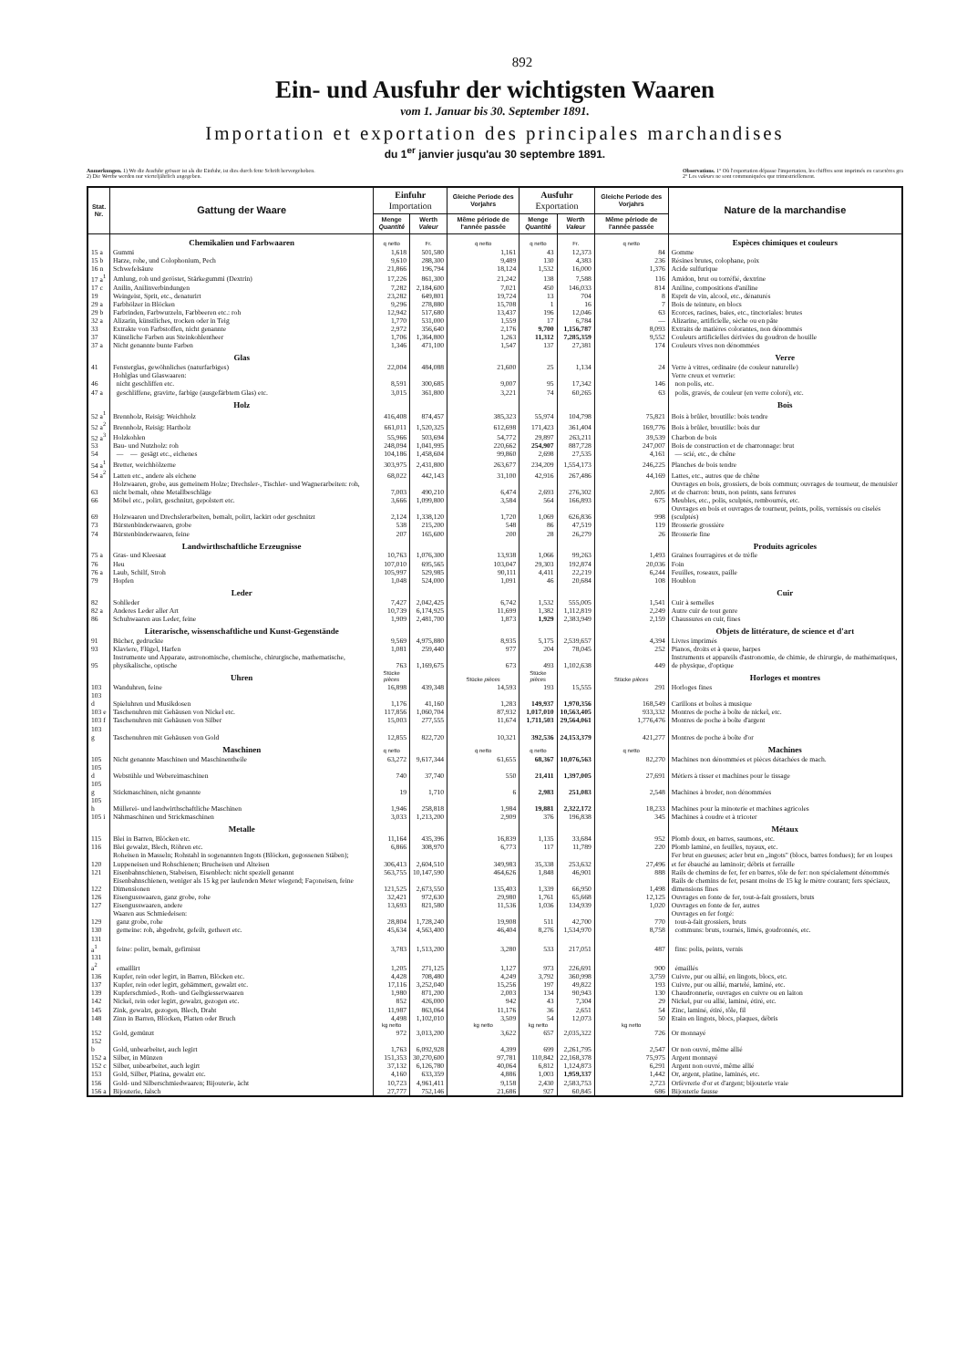892
Ein- und Ausfuhr der wichtigsten Waaren
vom 1. Januar bis 30. September 1891.
Importation et exportation des principales marchandises
du 1<sup>er</sup> janvier jusqu'au 30 septembre 1891.
Anmerkungen. 1) Wo die Ausfuhr grösser ist als die Einfuhr, ist dies durch fette Schrift hervorgehoben.
2) Die Werthe werden nur vierteljährlich angegeben.
Observations. 1° Où l'exportation dépasse l'importation, les chiffres sont imprimés en caractères gra
2° Les valeurs ne sont communiquées que trimestriellement.
| Stat. Nr. | Gattung der Waare | Einfuhr Importation | | Gleiche Periode des Vorjahrs | Ausfuhr Exportation | | Gleiche Periode des Vorjahrs | Nature de la marchandise |
| --- | --- | --- | --- | --- | --- | --- | --- | --- |
| | | Menge Quantité | Werth Valeur | Même période de l'année passée | Menge Quantité | Werth Valeur | Même période de l'année passée | |
| | Chemikalien und Farbwaaren | q netto | Fr. | q netto | q netto | Fr. | q netto | Espèces chimiques et couleurs |
| 15 a | Gummi | 1,618 | 501,580 | 1,161 | 43 | 12,373 | 84 | Gomme |
| 15 b | Harze, rohe, und Colophonium, Pech | 9,610 | 288,300 | 9,489 | 130 | 4,383 | 236 | Résines brutes, colophane, poix |
| 16 n | Schwefelsäure | 21,866 | 196,794 | 18,124 | 1,532 | 16,000 | 1,376 | Acide sulfurique |
| 17 a<sup>1</sup> | Amlung, roh und geröstet, Stärkegummi (Dextrin) | 17,226 | 861,300 | 21,242 | 138 | 7,588 | 116 | Amidon, brut ou torréfié, dextrine |
| 17 c | Anilin, Anilinverbindungen | 7,282 | 2,184,600 | 7,021 | 450 | 146,033 | 814 | Aniline, compositions d'aniline |
| 19 | Weingeist, Sprit, etc., denaturirt | 23,282 | 649,801 | 19,724 | 13 | 704 | 8 | Esprit de vin, alcool, etc., dénaturés |
| 29 a | Farbhölzer in Blöcken | 9,296 | 278,880 | 15,708 | 1 | 16 | 7 | Bois de teinture, en blocs |
| 29 b | Farbrinden, Farbwurzeln, Farbbeeren etc.: roh | 12,942 | 517,680 | 13,437 | 196 | 12,046 | 63 | Ecorces, racines, baies, etc., tinctoriales: brutes |
| 32 a | Alizarin, künstliches, trocken oder in Teig | 1,770 | 531,000 | 1,559 | 17 | 6,784 | — | Alizarine, artificielle, sèche ou en pâte |
| 33 | Extrakte von Farbstoffen, nicht genannte | 2,972 | 356,640 | 2,176 | 9,700 | 1,156,787 | 8,093 | Extraits de matières colorantes, non dénommés |
| 37 | Künstliche Farben aus Steinkohlentheer | 1,706 | 1,364,800 | 1,263 | 11,312 | 7,285,359 | 9,552 | Couleurs artificielles dérivées du goudron de houille |
| 37 a | Nicht genannte bunte Farben | 1,346 | 471,100 | 1,547 | 137 | 27,381 | 174 | Couleurs vives non dénommées |
| | Glas | | | | | | | Verre |
| 41 | Fensterglas, gewöhnliches (naturfarbiges) | 22,004 | 484,088 | 21,600 | 25 | 1,134 | 24 | Verre à vitres, ordinaire (de couleur naturelle) |
| | Hohlglas und Glaswaaren: | | | | | | | Verre creux et verrerie: |
| 46 | nicht geschliffen etc. | 8,591 | 300,685 | 9,007 | 95 | 17,342 | 146 | non polis, etc. |
| 47 a | geschliffene, gravirte, farbige (ausgefärbtem Glas) etc. | 3,015 | 361,800 | 3,221 | 74 | 60,265 | 63 | polis, gravés, de couleur (en verre coloré), etc. |
| | Holz | | | | | | | Bois |
| 52 a<sup>1</sup> | Brennholz, Reisig: Weichholz | 416,408 | 874,457 | 385,323 | 55,974 | 104,798 | 75,821 | Bois à brûler, broutille: bois tendre |
| 52 a<sup>2</sup> | Brennholz, Reisig: Hartholz | 661,011 | 1,520,325 | 612,698 | 171,423 | 361,404 | 169,776 | Bois à brûler, broutille: bois dur |
| 52 a<sup>3</sup> | Holzkohlen | 55,966 | 503,694 | 54,772 | 29,897 | 263,211 | 39,539 | Charbon de bois |
| 53 | Bau- und Nutzholz: roh | 248,094 | 1,041,995 | 220,662 | 254,907 | 887,728 | 247,007 | Bois de construction et de charronnage: brut |
| 54 | — — gesägt etc., eichenes | 104,186 | 1,458,604 | 99,860 | 2,698 | 27,535 | 4,161 | — scié, etc., de chêne |
| 54 a<sup>1</sup> | Bretter, weichhölzerne | 303,975 | 2,431,800 | 263,677 | 234,209 | 1,554,173 | 246,225 | Planches de bois tendre |
| 54 a<sup>2</sup> | Latten etc., andere als eichene | 68,022 | 442,143 | 31,100 | 42,916 | 267,486 | 44,169 | Lattes, etc., autres que de chêne |
| 63 | Holzwaaren, grobe, aus gemeinem Holze; Drechsler-, Tischler- und Wagnerarbeiten: roh, nicht bemalt, ohne Metallbeschläge | 7,003 | 490,210 | 6,474 | 2,693 | 276,302 | 2,805 | Ouvrages en bois, grossiers, de bois commun; ouvrages de tourneur, de menuisier et de charron: bruts, non peints, sans ferrures |
| 66 | Möbel etc., polirt, geschnitzt, gepolstert etc. | 3,666 | 1,099,800 | 3,584 | 564 | 166,893 | 675 | Meubles, etc., polis, sculptés, rembourrés, etc. |
| 69 | Holzwaaren und Drechslerarbeiten, bemalt, polirt, lackirt oder geschnitzt | 2,124 | 1,338,120 | 1,720 | 1,069 | 626,836 | 998 | Ouvrages en bois et ouvrages de tourneur, peints, polis, vernissés ou ciselés (sculptés) |
| 73 | Bürstenbinderwaaren, grobe | 538 | 215,200 | 548 | 86 | 47,519 | 119 | Brosserie grossière |
| 74 | Bürstenbinderwaaren, feine | 207 | 165,600 | 200 | 28 | 26,279 | 26 | Brosserie fine |
| | Landwirthschaftliche Erzeugnisse | | | | | | | Produits agricoles |
| 75 a | Gras- und Kleesaat | 10,763 | 1,076,300 | 13,938 | 1,066 | 99,263 | 1,493 | Graines fourragères et de trèfle |
| 76 | Heu | 107,010 | 695,565 | 103,047 | 29,303 | 192,874 | 20,036 | Foin |
| 76 a | Laub, Schilf, Stroh | 105,997 | 529,985 | 90,111 | 4,411 | 22,219 | 6,244 | Feuilles, roseaux, paille |
| 79 | Hopfen | 1,048 | 524,000 | 1,091 | 46 | 20,684 | 108 | Houblon |
| | Leder | | | | | | | Cuir |
| 82 | Sohlleder | 7,427 | 2,042,425 | 6,742 | 1,532 | 555,005 | 1,541 | Cuir à semelles |
| 82 a | Anderes Leder aller Art | 10,739 | 6,174,925 | 11,699 | 1,382 | 1,112,819 | 2,249 | Autre cuir de tout genre |
| 86 | Schuhwaaren aus Leder, feine | 1,909 | 2,481,700 | 1,873 | 1,929 | 2,383,949 | 2,159 | Chaussures en cuir, fines |
| | Literarische, wissenschaftliche und Kunst-Gegenstände | | | | | | | Objets de littérature, de science et d'art |
| 91 | Bücher, gedruckte | 9,569 | 4,975,880 | 8,935 | 5,175 | 2,539,657 | 4,394 | Livres imprimés |
| 93 | Klaviere, Flügel, Harfen | 1,081 | 259,440 | 977 | 204 | 78,045 | 252 | Pianos, droits et à queue, harpes |
| 95 | Instrumente und Apparate, astronomische, chemische, chirurgische, mathematische, physikalische, optische | 763 | 1,169,675 | 673 | 493 | 1,102,638 | 449 | Instruments et appareils d'astronomie, de chimie, de chirurgie, de mathématiques, de physique, d'optique |
| | Uhren | Stücke pièces | | Stücke pièces | Stücke pièces | | Stücke pièces | Horloges et montres |
| 103 | Wanduhren, feine | 16,898 | 439,348 | 14,593 | 193 | 15,555 | 291 | Horloges fines |
| 103 d | Spieluhren und Musikdosen | 1,176 | 41,160 | 1,283 | 149,937 | 1,970,356 | 168,549 | Carillons et boîtes à musique |
| 103 e | Taschenuhren mit Gehäusen von Nickel etc. | 117,856 | 1,060,704 | 87,932 | 1,017,010 | 10,563,405 | 933,332 | Montres de poche à boîte de nickel, etc. |
| 103 f | Taschenuhren mit Gehäusen von Silber | 15,003 | 277,555 | 11,674 | 1,711,503 | 29,564,061 | 1,776,476 | Montres de poche à boîte d'argent |
| 103 g | Taschenuhren mit Gehäusen von Gold | 12,855 | 822,720 | 10,321 | 392,536 | 24,153,379 | 421,277 | Montres de poche à boîte d'or |
| | Maschinen | q netto | | q netto | q netto | | q netto | Machines |
| 105 | Nicht genannte Maschinen und Maschinentheile | 63,272 | 9,617,344 | 61,655 | 68,367 | 10,076,563 | 82,270 | Machines non dénommées et pièces détachées de mach. |
| 105 d | Webstühle und Webereimaschinen | 740 | 37,740 | 550 | 21,411 | 1,397,005 | 27,691 | Métiers à tisser et machines pour le tissage |
| 105 g | Stickmaschinen, nicht genannte | 19 | 1,710 | 6 | 2,983 | 251,083 | 2,548 | Machines à broder, non dénommées |
| 105 h | Müllerei- und landwirthschaftliche Maschinen | 1,946 | 258,818 | 1,984 | 19,881 | 2,322,172 | 18,233 | Machines pour la minoterie et machines agricoles |
| 105 i | Nähmaschinen und Strickmaschinen | 3,033 | 1,213,200 | 2,909 | 376 | 196,838 | 345 | Machines à coudre et à tricoter |
| | Metalle | | | | | | | Métaux |
| 115 | Blei in Barren, Blöcken etc. | 11,164 | 435,396 | 16,839 | 1,135 | 33,684 | 952 | Plomb doux, en barres, saumons, etc. |
| 116 | Blei gewalzt, Blech, Röhren etc. | 6,866 | 308,970 | 6,773 | 117 | 11,789 | 220 | Plomb laminé, en feuilles, tuyaux, etc. |
| 120 | Roheisen in Masseln; Rohstahl in sogenannten Ingots (Blöcken, gegossenen Stäben); Luppeneisen und Rohschienen; Brucheisen und Alteisen | 306,413 | 2,604,510 | 349,983 | 35,338 | 253,632 | 27,496 | Fer brut en gueuses; acier brut en „ingots" (blocs, barres fondues); fer en loupes et fer ébauché au laminoir; débris et ferraille |
| 121 | Eisenbahnschienen, Stabeisen, Eisenblech: nicht speziell genannt | 563,755 | 10,147,590 | 464,626 | 1,848 | 46,901 | 888 | Rails de chemins de fer, fer en barres, tôle de fer: non spécialement dénommés |
| 122 | Eisenbahnschienen, weniger als 15 kg per laufenden Meter wiegend; Façoneisen, feine Dimensionen | 121,525 | 2,673,550 | 135,403 | 1,339 | 66,950 | 1,498 | Rails de chemins de fer, pesant moins de 15 kg le mètre courant; fers spéciaux, dimensions fines |
| 126 | Eisengusswaaren, ganz grobe, rohe | 32,421 | 972,630 | 29,980 | 1,761 | 65,668 | 12,125 | Ouvrages en fonte de fer, tout-à-fait grossiers, bruts |
| 127 | Eisengusswaaren, andere | 13,693 | 821,580 | 11,536 | 1,036 | 134,939 | 1,020 | Ouvrages en fonte de fer, autres |
| | Waaren aus Schmiedeisen: | | | | | | | Ouvrages en fer forgé: |
| 129 | ganz grobe, rohe | 28,804 | 1,728,240 | 19,908 | 511 | 42,700 | 770 | tout-à-fait grossiers, bruts |
| 130 | gemeine: roh, abgedreht, gefeilt, getheert etc. | 45,634 | 4,563,400 | 46,404 | 8,276 | 1,534,970 | 8,758 | communs: bruts, tournés, limés, goudronnés, etc. |
| 131 a<sup>1</sup> | feine: polirt, bemalt, gefirnisst | 3,783 | 1,513,200 | 3,280 | 533 | 217,051 | 487 | fins: polis, peints, vernis |
| 131 a<sup>2</sup> | emaillirt | 1,205 | 271,125 | 1,127 | 973 | 226,691 | 900 | émaillés |
| 136 | Kupfer, rein oder legirt, in Barren, Blöcken etc. | 4,428 | 708,480 | 4,249 | 3,792 | 360,998 | 3,759 | Cuivre, pur ou allié, en lingots, blocs, etc. |
| 137 | Kupfer, rein oder legirt, gehämmert, gewalzt etc. | 17,116 | 3,252,040 | 15,256 | 197 | 49,822 | 193 | Cuivre, pur ou allié, martelé, laminé, etc. |
| 139 | Kupferschmied-, Roth- und Gelbgiesserwaaren | 1,980 | 871,200 | 2,003 | 134 | 90,943 | 130 | Chaudronnerie, ouvrages en cuivre ou en laiton |
| 142 | Nickel, rein oder legirt, gewalzt, gezogen etc. | 852 | 426,000 | 942 | 43 | 7,304 | 29 | Nickel, pur ou allié, laminé, étiré, etc. |
| 145 | Zink, gewalzt, gezogen, Blech, Draht | 11,987 | 863,064 | 11,176 | 36 | 2,651 | 54 | Zinc, laminé, étiré, tôle, fil |
| 148 | Zinn in Barren, Blöcken, Platten oder Bruch | 4,498 | 1,102,010 | 3,509 | 54 | 12,073 | 50 | Etain en lingots, blocs, plaques, débris |
| | | kg netto | | kg netto | kg netto | | kg netto | |
| 152 | Gold, gemünzt | 972 | 3,013,200 | 3,622 | 657 | 2,035,322 | 726 | Or monnayé |
| 152 b | Gold, unbearbeitet, auch legirt | 1,763 | 6,092,928 | 4,399 | 699 | 2,261,795 | 2,547 | Or non ouvré, même allié |
| 152 a | Silber, in Münzen | 151,353 | 30,270,600 | 97,781 | 110,842 | 22,168,378 | 75,975 | Argent monnayé |
| 152 c | Silber, unbearbeitet, auch legirt | 37,132 | 6,126,780 | 40,064 | 6,812 | 1,124,873 | 6,291 | Argent non ouvré, même allié |
| 153 | Gold, Silber, Platina, gewalzt etc. | 4,160 | 633,359 | 4,886 | 1,003 | 1,959,337 | 1,442 | Or, argent, platine, laminés, etc. |
| 156 | Gold- und Silberschmiedwaaren; Bijouterie, ächt | 10,723 | 4,961,411 | 9,158 | 2,430 | 2,583,753 | 2,723 | Orfèvrerie d'or et d'argent; bijouterie vraie |
| 156 a | Bijouterie, falsch | 27,777 | 752,146 | 21,686 | 927 | 60,845 | 686 | Bijouterie fausse |